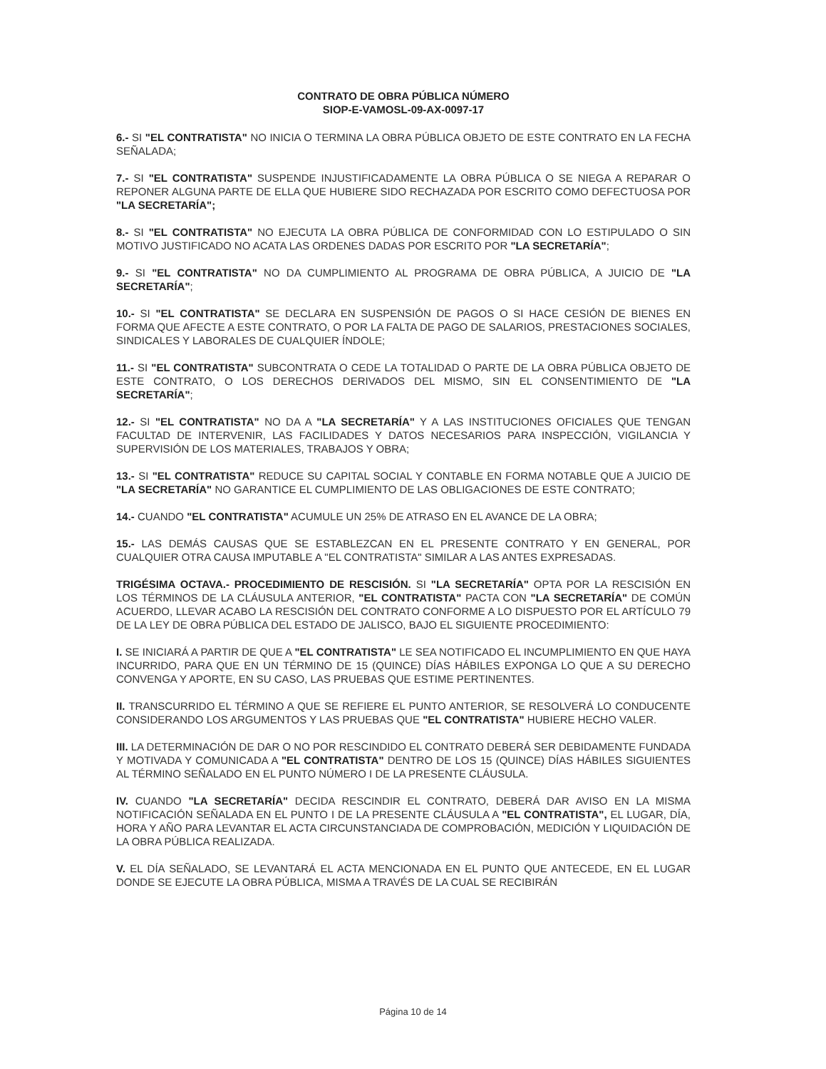CONTRATO DE OBRA PÚBLICA NÚMERO
SIOP-E-VAMOSL-09-AX-0097-17
6.- SI "EL CONTRATISTA" NO INICIA O TERMINA LA OBRA PÚBLICA OBJETO DE ESTE CONTRATO EN LA FECHA SEÑALADA;
7.- SI "EL CONTRATISTA" SUSPENDE INJUSTIFICADAMENTE LA OBRA PÚBLICA O SE NIEGA A REPARAR O REPONER ALGUNA PARTE DE ELLA QUE HUBIERE SIDO RECHAZADA POR ESCRITO COMO DEFECTUOSA POR "LA SECRETARÍA";
8.- SI "EL CONTRATISTA" NO EJECUTA LA OBRA PÚBLICA DE CONFORMIDAD CON LO ESTIPULADO O SIN MOTIVO JUSTIFICADO NO ACATA LAS ORDENES DADAS POR ESCRITO POR "LA SECRETARÍA";
9.- SI "EL CONTRATISTA" NO DA CUMPLIMIENTO AL PROGRAMA DE OBRA PÚBLICA, A JUICIO DE "LA SECRETARÍA";
10.- SI "EL CONTRATISTA" SE DECLARA EN SUSPENSIÓN DE PAGOS O SI HACE CESIÓN DE BIENES EN FORMA QUE AFECTE A ESTE CONTRATO, O POR LA FALTA DE PAGO DE SALARIOS, PRESTACIONES SOCIALES, SINDICALES Y LABORALES DE CUALQUIER ÍNDOLE;
11.- SI "EL CONTRATISTA" SUBCONTRATA O CEDE LA TOTALIDAD O PARTE DE LA OBRA PÚBLICA OBJETO DE ESTE CONTRATO, O LOS DERECHOS DERIVADOS DEL MISMO, SIN EL CONSENTIMIENTO DE "LA SECRETARÍA";
12.- SI "EL CONTRATISTA" NO DA A "LA SECRETARÍA" Y A LAS INSTITUCIONES OFICIALES QUE TENGAN FACULTAD DE INTERVENIR, LAS FACILIDADES Y DATOS NECESARIOS PARA INSPECCIÓN, VIGILANCIA Y SUPERVISIÓN DE LOS MATERIALES, TRABAJOS Y OBRA;
13.- SI "EL CONTRATISTA" REDUCE SU CAPITAL SOCIAL Y CONTABLE EN FORMA NOTABLE QUE A JUICIO DE "LA SECRETARÍA" NO GARANTICE EL CUMPLIMIENTO DE LAS OBLIGACIONES DE ESTE CONTRATO;
14.- CUANDO "EL CONTRATISTA" ACUMULE UN 25% DE ATRASO EN EL AVANCE DE LA OBRA;
15.- LAS DEMÁS CAUSAS QUE SE ESTABLEZCAN EN EL PRESENTE CONTRATO Y EN GENERAL, POR CUALQUIER OTRA CAUSA IMPUTABLE A "EL CONTRATISTA" SIMILAR A LAS ANTES EXPRESADAS.
TRIGÉSIMA OCTAVA.- PROCEDIMIENTO DE RESCISIÓN. SI "LA SECRETARÍA" OPTA POR LA RESCISIÓN EN LOS TÉRMINOS DE LA CLÁUSULA ANTERIOR, "EL CONTRATISTA" PACTA CON "LA SECRETARÍA" DE COMÚN ACUERDO, LLEVAR ACABO LA RESCISIÓN DEL CONTRATO CONFORME A LO DISPUESTO POR EL ARTÍCULO 79 DE LA LEY DE OBRA PÚBLICA DEL ESTADO DE JALISCO, BAJO EL SIGUIENTE PROCEDIMIENTO:
I. SE INICIARÁ A PARTIR DE QUE A "EL CONTRATISTA" LE SEA NOTIFICADO EL INCUMPLIMIENTO EN QUE HAYA INCURRIDO, PARA QUE EN UN TÉRMINO DE 15 (QUINCE) DÍAS HÁBILES EXPONGA LO QUE A SU DERECHO CONVENGA Y APORTE, EN SU CASO, LAS PRUEBAS QUE ESTIME PERTINENTES.
II. TRANSCURRIDO EL TÉRMINO A QUE SE REFIERE EL PUNTO ANTERIOR, SE RESOLVERÁ LO CONDUCENTE CONSIDERANDO LOS ARGUMENTOS Y LAS PRUEBAS QUE "EL CONTRATISTA" HUBIERE HECHO VALER.
III. LA DETERMINACIÓN DE DAR O NO POR RESCINDIDO EL CONTRATO DEBERÁ SER DEBIDAMENTE FUNDADA Y MOTIVADA Y COMUNICADA A "EL CONTRATISTA" DENTRO DE LOS 15 (QUINCE) DÍAS HÁBILES SIGUIENTES AL TÉRMINO SEÑALADO EN EL PUNTO NÚMERO I DE LA PRESENTE CLÁUSULA.
IV. CUANDO "LA SECRETARÍA" DECIDA RESCINDIR EL CONTRATO, DEBERÁ DAR AVISO EN LA MISMA NOTIFICACIÓN SEÑALADA EN EL PUNTO I DE LA PRESENTE CLÁUSULA A "EL CONTRATISTA", EL LUGAR, DÍA, HORA Y AÑO PARA LEVANTAR EL ACTA CIRCUNSTANCIADA DE COMPROBACIÓN, MEDICIÓN Y LIQUIDACIÓN DE LA OBRA PÚBLICA REALIZADA.
V. EL DÍA SEÑALADO, SE LEVANTARÁ EL ACTA MENCIONADA EN EL PUNTO QUE ANTECEDE, EN EL LUGAR DONDE SE EJECUTE LA OBRA PÚBLICA, MISMA A TRAVÉS DE LA CUAL SE RECIBIRÁN
Página 10 de 14